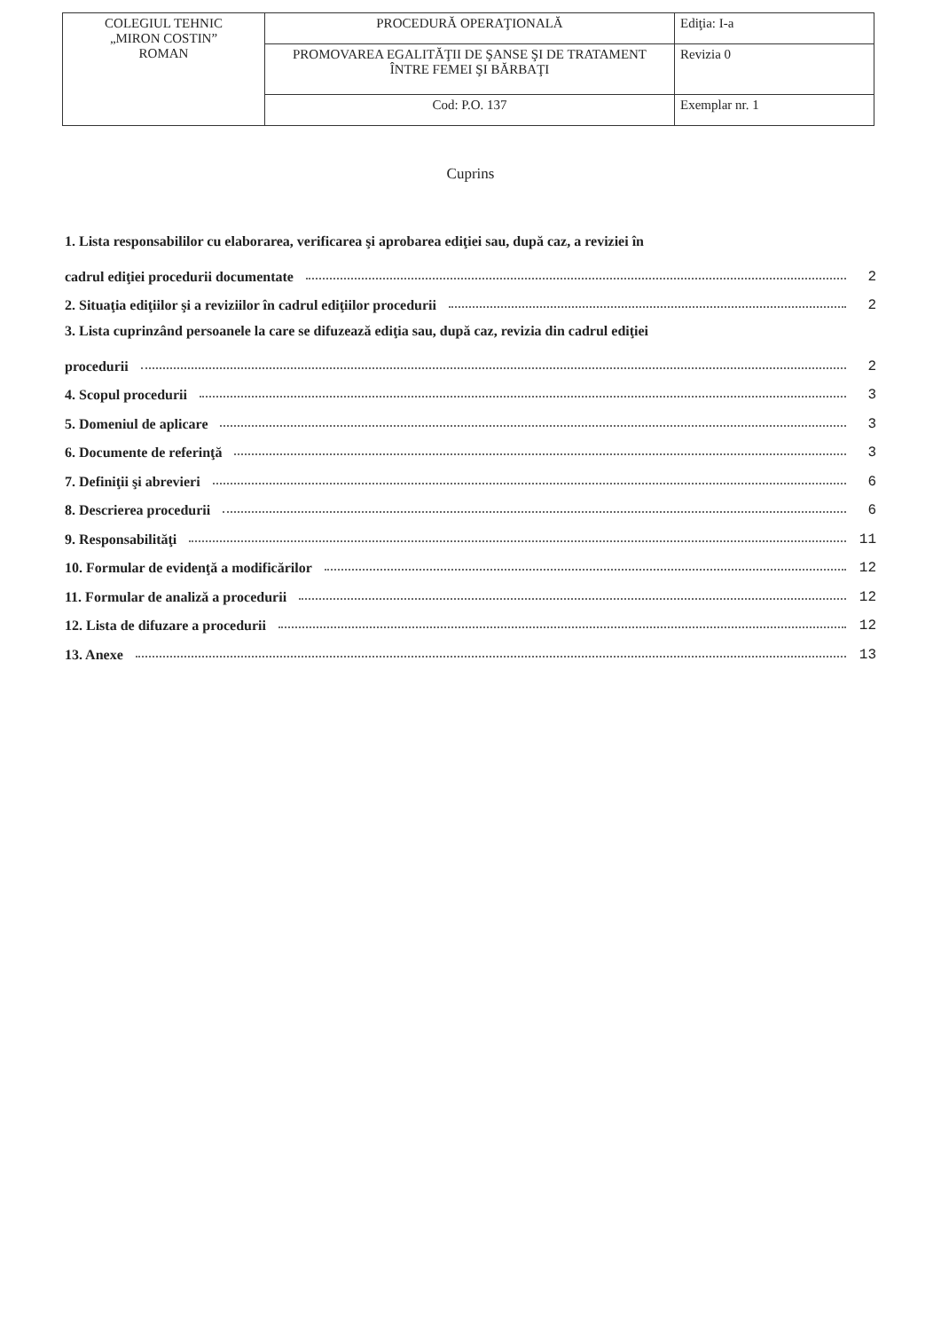| COLEGIUL TEHNIC „MIRON COSTIN” ROMAN | PROCEDURĂ OPERAŢIONALĂ | Ediţia: I-a |
| | PROMOVAREA EGALITĂŢII DE ŞANSE ŞI DE TRATAMENT ÎNTRE FEMEI ŞI BĂRBAŢI | Revizia 0 |
| | Cod: P.O. 137 | Exemplar nr. 1 |
Cuprins
1. Lista responsabililor cu elaborarea, verificarea şi aprobarea ediţiei sau, după caz, a reviziei în
cadrul ediţiei procedurii documentate 2
2. Situaţia ediţiilor şi a reviziilor în cadrul ediţiilor procedurii 2
3. Lista cuprinzând persoanele la care se difuzează ediţia sau, după caz, revizia din cadrul ediţiei
procedurii 2
4. Scopul procedurii 3
5. Domeniul de aplicare 3
6. Documente de referinţă 3
7. Definiţii şi abrevieri 6
8. Descrierea procedurii 6
9. Responsabilităţi 11
10. Formular de evidenţă a modificărilor 12
11. Formular de analiză a procedurii 12
12. Lista de difuzare a procedurii 12
13. Anexe 13